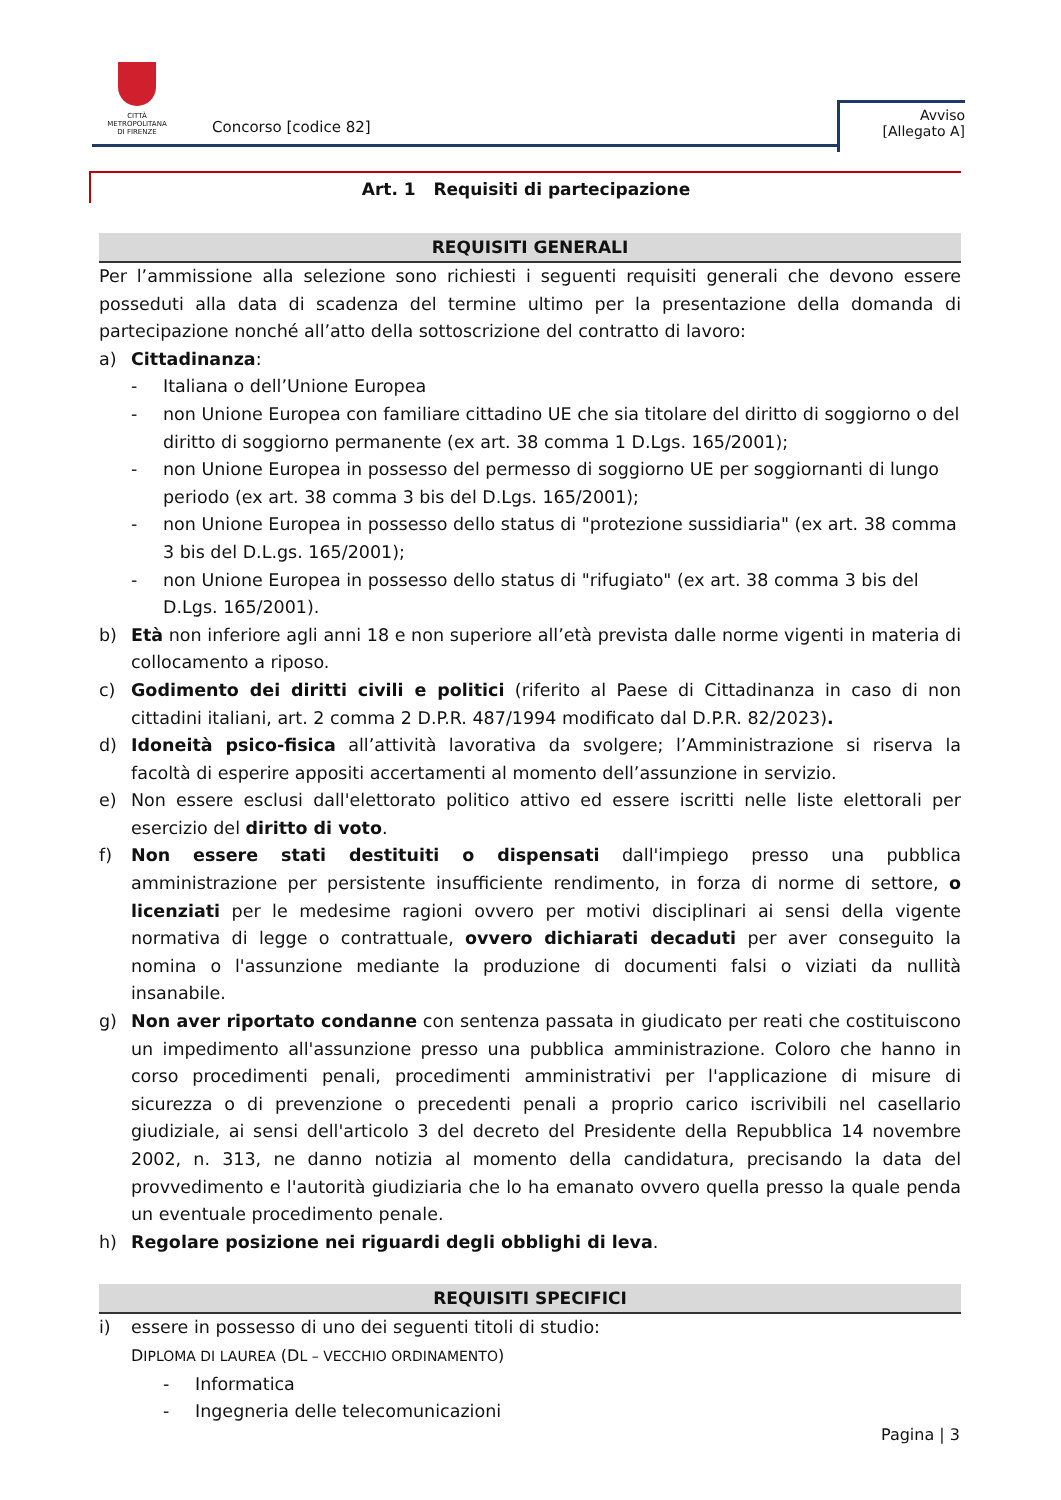CITTÀ METROPOLITANA
DI FIRENZE
Concorso [codice 82]
Avviso
[Allegato A]
Art. 1 Requisiti di partecipazione
REQUISITI GENERALI
Per l’ammissione alla selezione sono richiesti i seguenti requisiti generali che devono essere posseduti alla data di scadenza del termine ultimo per la presentazione della domanda di partecipazione nonché all’atto della sottoscrizione del contratto di lavoro:
a) Cittadinanza:
- Italiana o dell’Unione Europea
- non Unione Europea con familiare cittadino UE che sia titolare del diritto di soggiorno o del diritto di soggiorno permanente (ex art. 38 comma 1 D.Lgs. 165/2001);
- non Unione Europea in possesso del permesso di soggiorno UE per soggiornanti di lungo periodo (ex art. 38 comma 3 bis del D.Lgs. 165/2001);
- non Unione Europea in possesso dello status di "protezione sussidiaria" (ex art. 38 comma 3 bis del D.L.gs. 165/2001);
- non Unione Europea in possesso dello status di "rifugiato" (ex art. 38 comma 3 bis del D.Lgs. 165/2001).
b) Età non inferiore agli anni 18 e non superiore all’età prevista dalle norme vigenti in materia di collocamento a riposo.
c) Godimento dei diritti civili e politici (riferito al Paese di Cittadinanza in caso di non cittadini italiani, art. 2 comma 2 D.P.R. 487/1994 modificato dal D.P.R. 82/2023).
d) Idoneità psico-fisica all’attività lavorativa da svolgere; l’Amministrazione si riserva la facoltà di esperire appositi accertamenti al momento dell’assunzione in servizio.
e) Non essere esclusi dall'elettorato politico attivo ed essere iscritti nelle liste elettorali per esercizio del diritto di voto.
f) Non essere stati destituiti o dispensati dall'impiego presso una pubblica amministrazione per persistente insufficiente rendimento, in forza di norme di settore, o licenziati per le medesime ragioni ovvero per motivi disciplinari ai sensi della vigente normativa di legge o contrattuale, ovvero dichiarati decaduti per aver conseguito la nomina o l'assunzione mediante la produzione di documenti falsi o viziati da nullità insanabile.
g) Non aver riportato condanne con sentenza passata in giudicato per reati che costituiscono un impedimento all'assunzione presso una pubblica amministrazione. Coloro che hanno in corso procedimenti penali, procedimenti amministrativi per l'applicazione di misure di sicurezza o di prevenzione o precedenti penali a proprio carico iscrivibili nel casellario giudiziale, ai sensi dell'articolo 3 del decreto del Presidente della Repubblica 14 novembre 2002, n. 313, ne danno notizia al momento della candidatura, precisando la data del provvedimento e l'autorità giudiziaria che lo ha emanato ovvero quella presso la quale penda un eventuale procedimento penale.
h) Regolare posizione nei riguardi degli obblighi di leva.
REQUISITI SPECIFICI
i) essere in possesso di uno dei seguenti titoli di studio:
DIPLOMA DI LAUREA (DL – VECCHIO ORDINAMENTO)
- Informatica
- Ingegneria delle telecomunicazioni
Pagina | 3